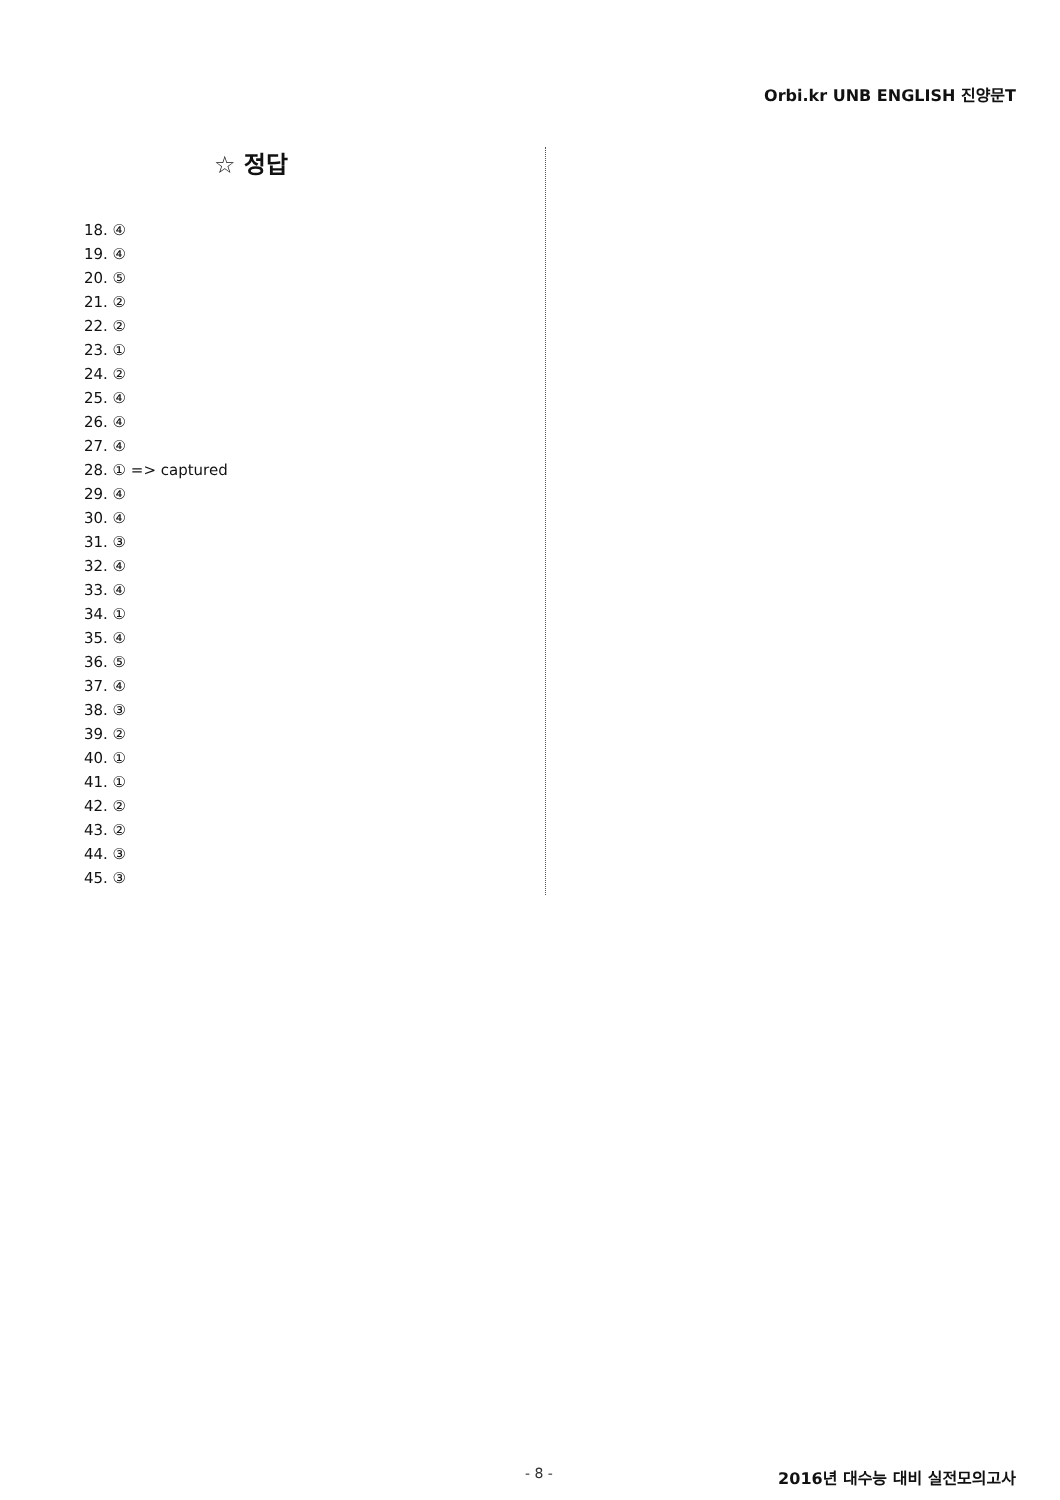Orbi.kr UNB ENGLISH 진양문T
☆ 정답
18. ④
19. ④
20. ⑤
21. ②
22. ②
23. ①
24. ②
25. ④
26. ④
27. ④
28. ① => captured
29. ④
30. ④
31. ③
32. ④
33. ④
34. ①
35. ④
36. ⑤
37. ④
38. ③
39. ②
40. ①
41. ①
42. ②
43. ②
44. ③
45. ③
- 8 - 2016년 대수능 대비 실전모의고사